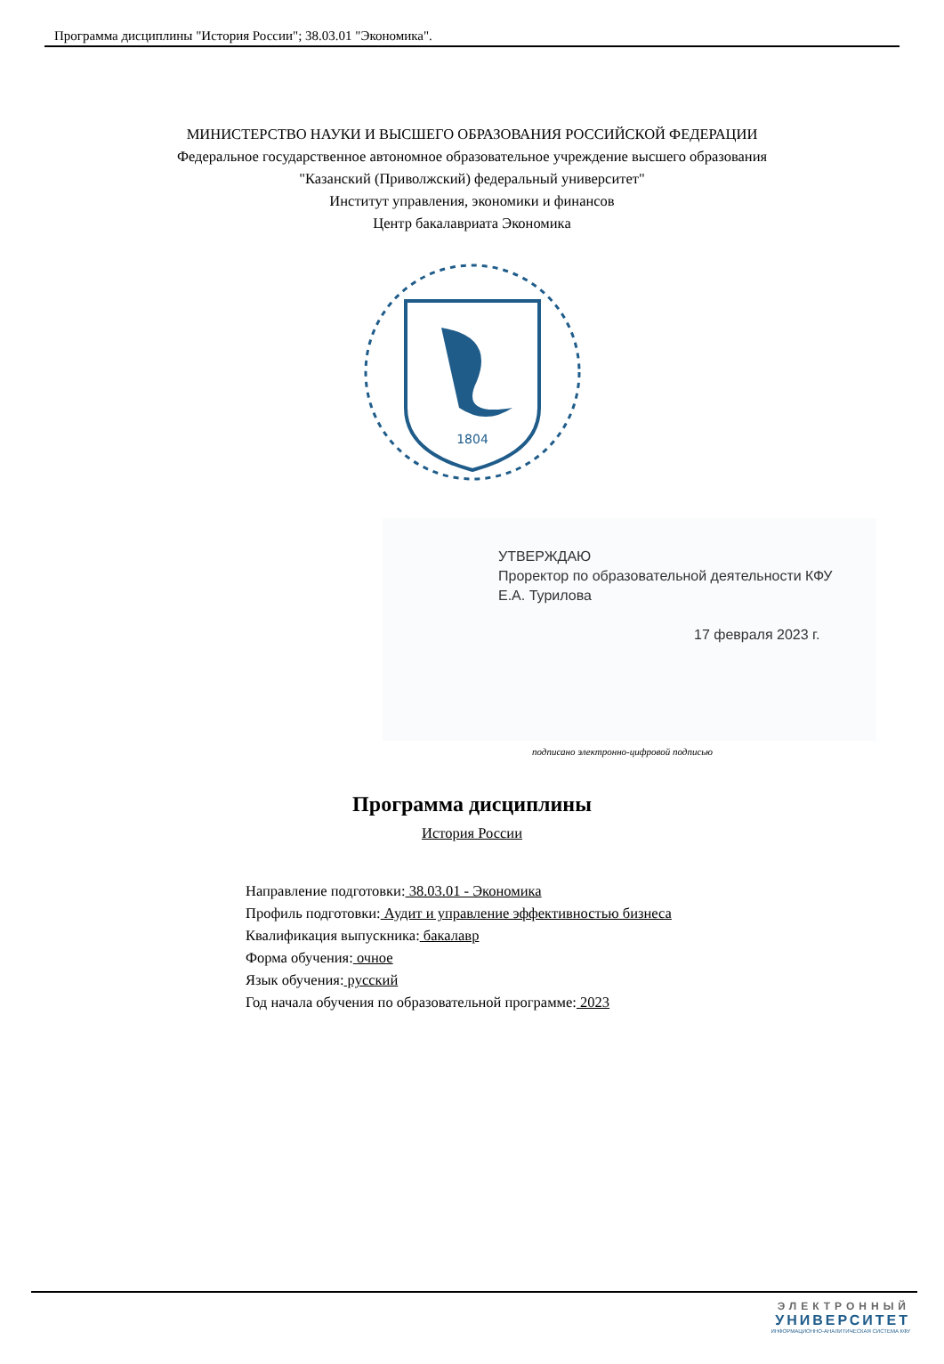Программа дисциплины "История России"; 38.03.01 "Экономика".
МИНИСТЕРСТВО НАУКИ И ВЫСШЕГО ОБРАЗОВАНИЯ РОССИЙСКОЙ ФЕДЕРАЦИИ
Федеральное государственное автономное образовательное учреждение высшего образования
"Казанский (Приволжский) федеральный университет"
Институт управления, экономики и финансов
Центр бакалавриата Экономика
1804
УТВЕРЖДАЮ
Проректор по образовательной деятельности КФУ
Е.А. Турилова
17 февраля 2023 г.
подписано электронно-цифровой подписью
Программа дисциплины
История России
Направление подготовки: 38.03.01 - Экономика
Профиль подготовки: Аудит и управление эффективностью бизнеса
Квалификация выпускника: бакалавр
Форма обучения: очное
Язык обучения: русский
Год начала обучения по образовательной программе: 2023
ЭЛЕКТРОННЫЙ
УНИВЕРСИТЕТ
ИНФОРМАЦИОННО-АНАЛИТИЧЕСКАЯ СИСТЕМА КФУ